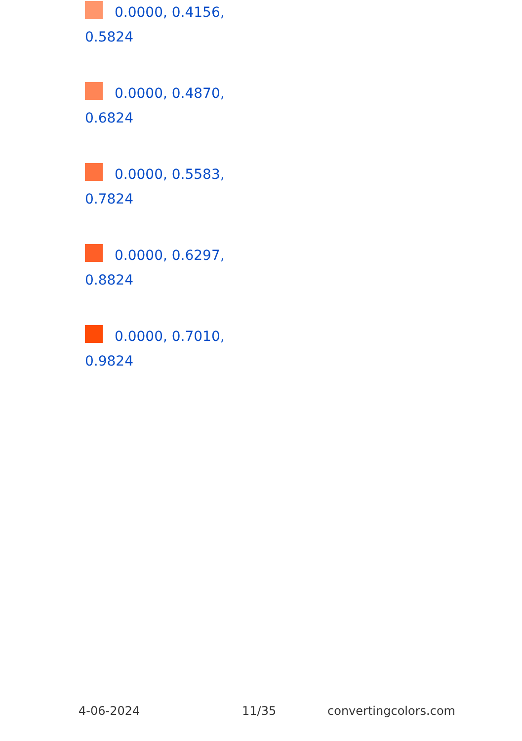0.0000, 0.4156, 0.5824
0.0000, 0.4870, 0.6824
0.0000, 0.5583, 0.7824
0.0000, 0.6297, 0.8824
0.0000, 0.7010, 0.9824
4-06-2024 11/35 convertingcolors.com